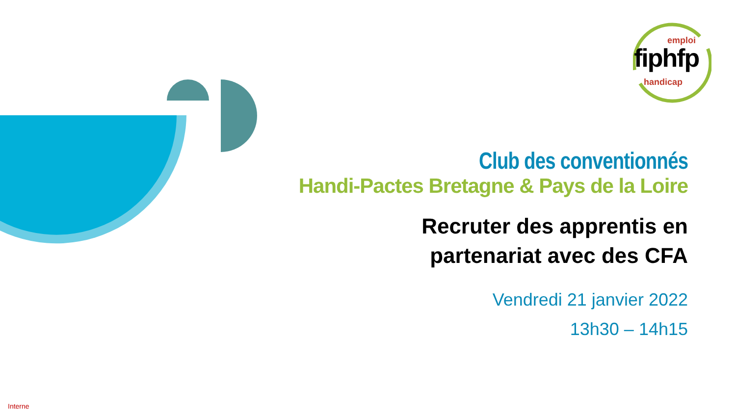emploi
fiphfp
handicap
Club des conventionnés
Handi-Pactes Bretagne & Pays de la Loire
Recruter des apprentis en
partenariat avec des CFA
Vendredi 21 janvier 2022
13h30 – 14h15
Interne